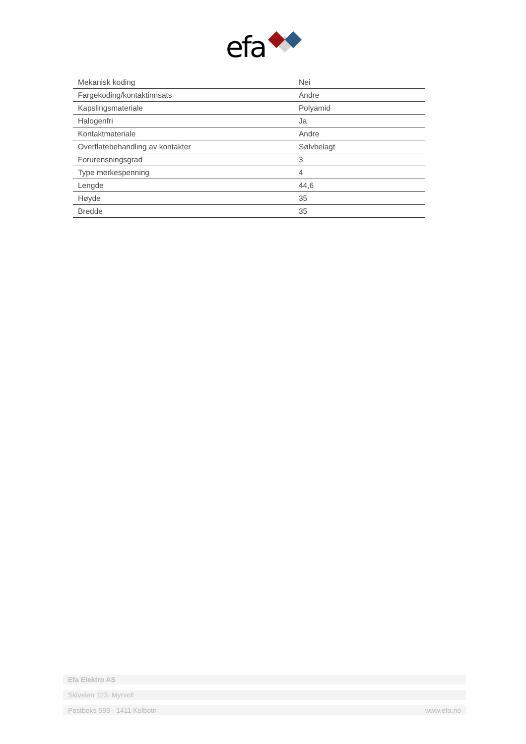efa
| Mekanisk koding | Nei |
| Fargekoding/kontaktinnsats | Andre |
| Kapslingsmateriale | Polyamid |
| Halogenfri | Ja |
| Kontaktmateriale | Andre |
| Overflatebehandling av kontakter | Sølvbelagt |
| Forurensningsgrad | 3 |
| Type merkespenning | 4 |
| Lengde | 44,6 |
| Høyde | 35 |
| Bredde | 35 |
Efa Elektro AS
Skiveien 123, Myrvoll
Postboks 593 - 1411 Kolbotn www.efa.no